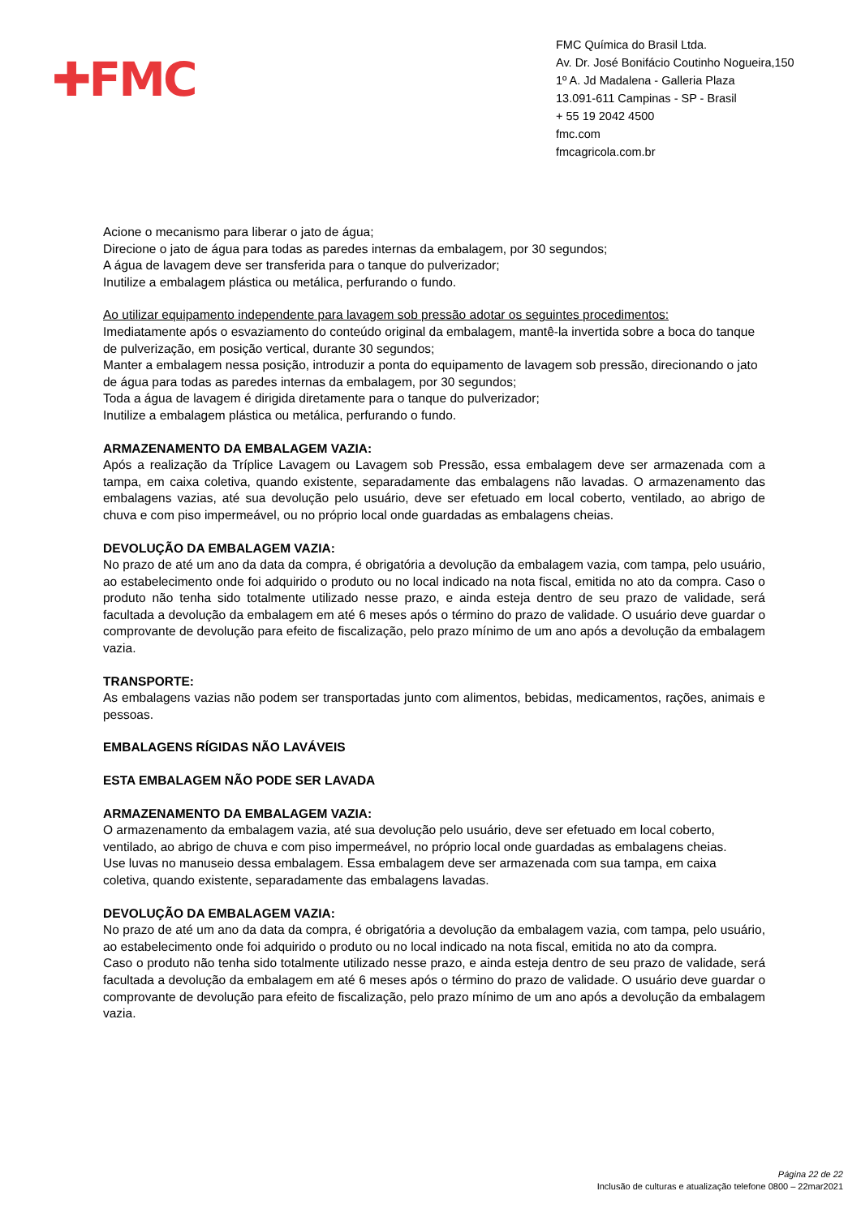✚FMC
FMC Química do Brasil Ltda.
Av. Dr. José Bonifácio Coutinho Nogueira,150
1º A. Jd Madalena - Galleria Plaza
13.091-611 Campinas - SP - Brasil
+ 55 19 2042 4500
fmc.com
fmcagricola.com.br
Acione o mecanismo para liberar o jato de água;
Direcione o jato de água para todas as paredes internas da embalagem, por 30 segundos;
A água de lavagem deve ser transferida para o tanque do pulverizador;
Inutilize a embalagem plástica ou metálica, perfurando o fundo.
Ao utilizar equipamento independente para lavagem sob pressão adotar os seguintes procedimentos:
Imediatamente após o esvaziamento do conteúdo original da embalagem, mantê-la invertida sobre a boca do tanque de pulverização, em posição vertical, durante 30 segundos;
Manter a embalagem nessa posição, introduzir a ponta do equipamento de lavagem sob pressão, direcionando o jato de água para todas as paredes internas da embalagem, por 30 segundos;
Toda a água de lavagem é dirigida diretamente para o tanque do pulverizador;
Inutilize a embalagem plástica ou metálica, perfurando o fundo.
ARMAZENAMENTO DA EMBALAGEM VAZIA:
Após a realização da Tríplice Lavagem ou Lavagem sob Pressão, essa embalagem deve ser armazenada com a tampa, em caixa coletiva, quando existente, separadamente das embalagens não lavadas. O armazenamento das embalagens vazias, até sua devolução pelo usuário, deve ser efetuado em local coberto, ventilado, ao abrigo de chuva e com piso impermeável, ou no próprio local onde guardadas as embalagens cheias.
DEVOLUÇÃO DA EMBALAGEM VAZIA:
No prazo de até um ano da data da compra, é obrigatória a devolução da embalagem vazia, com tampa, pelo usuário, ao estabelecimento onde foi adquirido o produto ou no local indicado na nota fiscal, emitida no ato da compra. Caso o produto não tenha sido totalmente utilizado nesse prazo, e ainda esteja dentro de seu prazo de validade, será facultada a devolução da embalagem em até 6 meses após o término do prazo de validade. O usuário deve guardar o comprovante de devolução para efeito de fiscalização, pelo prazo mínimo de um ano após a devolução da embalagem vazia.
TRANSPORTE:
As embalagens vazias não podem ser transportadas junto com alimentos, bebidas, medicamentos, rações, animais e pessoas.
EMBALAGENS RÍGIDAS NÃO LAVÁVEIS
ESTA EMBALAGEM NÃO PODE SER LAVADA
ARMAZENAMENTO DA EMBALAGEM VAZIA:
O armazenamento da embalagem vazia, até sua devolução pelo usuário, deve ser efetuado em local coberto, ventilado, ao abrigo de chuva e com piso impermeável, no próprio local onde guardadas as embalagens cheias.
Use luvas no manuseio dessa embalagem. Essa embalagem deve ser armazenada com sua tampa, em caixa coletiva, quando existente, separadamente das embalagens lavadas.
DEVOLUÇÃO DA EMBALAGEM VAZIA:
No prazo de até um ano da data da compra, é obrigatória a devolução da embalagem vazia, com tampa, pelo usuário, ao estabelecimento onde foi adquirido o produto ou no local indicado na nota fiscal, emitida no ato da compra.
Caso o produto não tenha sido totalmente utilizado nesse prazo, e ainda esteja dentro de seu prazo de validade, será facultada a devolução da embalagem em até 6 meses após o término do prazo de validade. O usuário deve guardar o comprovante de devolução para efeito de fiscalização, pelo prazo mínimo de um ano após a devolução da embalagem vazia.
Página 22 de 22
Inclusão de culturas e atualização telefone 0800 – 22mar2021